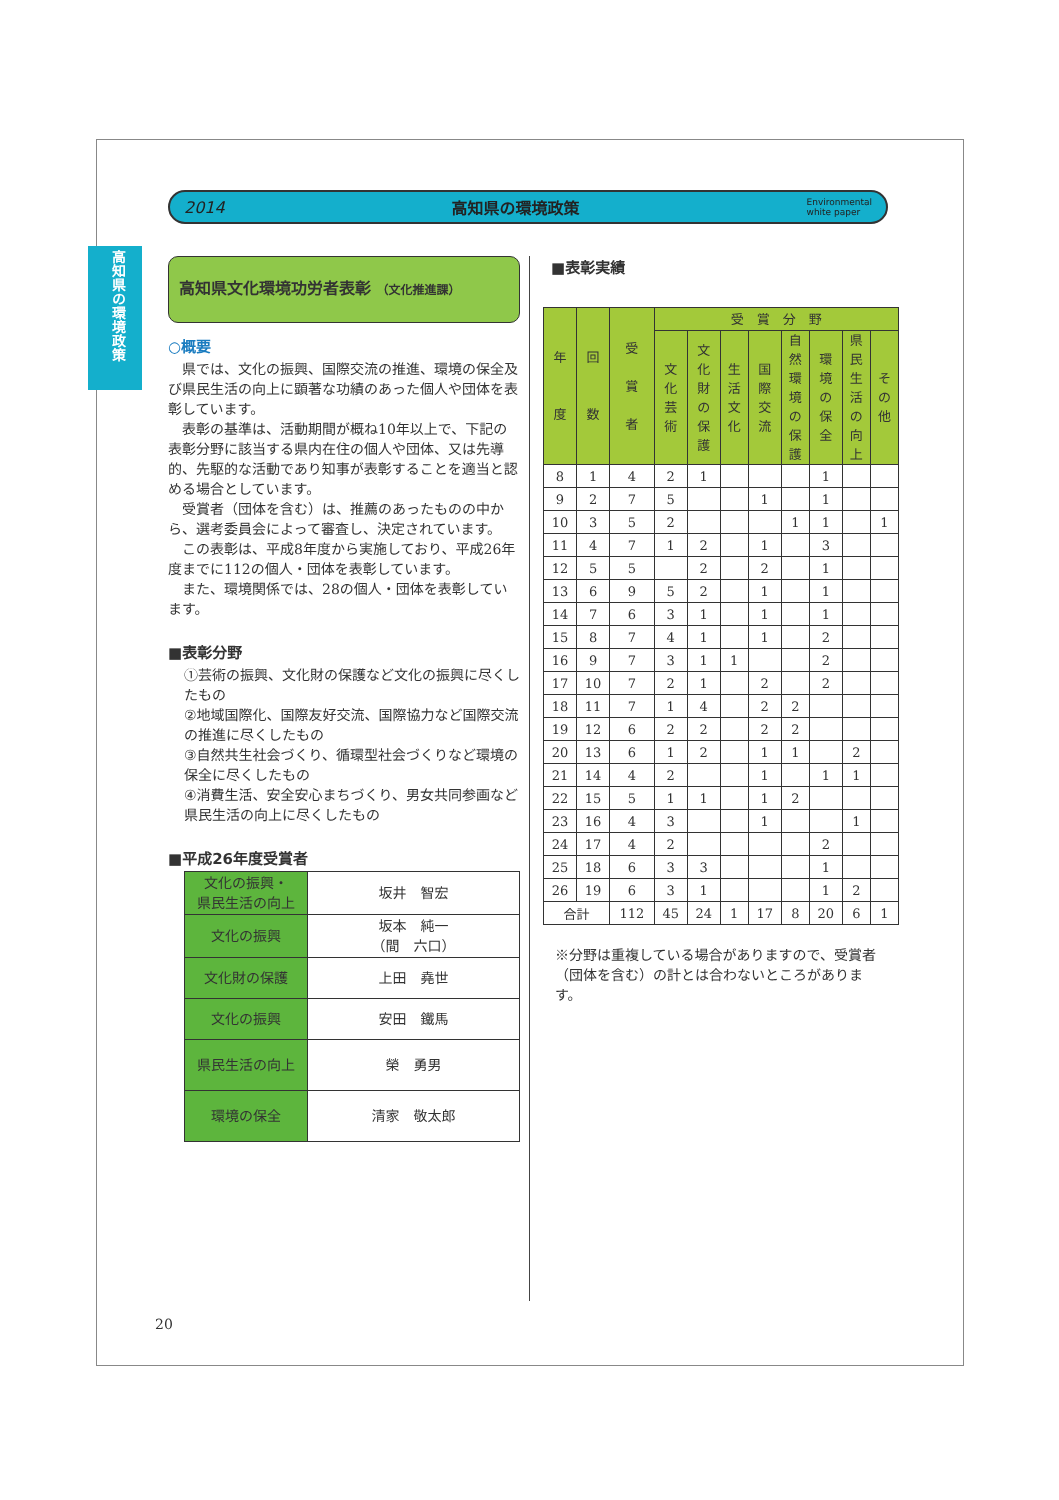2014 高知県の環境政策 Environmental
white paper
高知県の環境政策
高知県文化環境功労者表彰 （文化推進課）
○概要
県では、文化の振興、国際交流の推進、環境の保全及び県民生活の向上に顕著な功績のあった個人や団体を表彰しています。
表彰の基準は、活動期間が概ね10年以上で、下記の表彰分野に該当する県内在住の個人や団体、又は先導的、先駆的な活動であり知事が表彰することを適当と認める場合としています。
受賞者（団体を含む）は、推薦のあったものの中から、選考委員会によって審査し、決定されています。
この表彰は、平成8年度から実施しており、平成26年度までに112の個人・団体を表彰しています。
また、環境関係では、28の個人・団体を表彰しています。
■表彰分野
①芸術の振興、文化財の保護など文化の振興に尽くしたもの
②地域国際化、国際友好交流、国際協力など国際交流の推進に尽くしたもの
③自然共生社会づくり、循環型社会づくりなど環境の保全に尽くしたもの
④消費生活、安全安心まちづくり、男女共同参画など県民生活の向上に尽くしたもの
■平成26年度受賞者
| 文化の振興・ 県民生活の向上 | 坂井 智宏 |
| 文化の振興 | 坂本 純一 （間 六口） |
| 文化財の保護 | 上田 堯世 |
| 文化の振興 | 安田 鐵馬 |
| 県民生活の向上 | 榮 勇男 |
| 環境の保全 | 清家 敬太郎 |
■表彰実績
| 年 度 | 回 数 | 受 賞 者 | 受 賞 分 野 | | | | | | | |
| --- | --- | --- | --- | --- | --- | --- | --- | --- | --- | --- |
| | | | 文 化 芸 術 | 文 化 財 の 保 護 | 生 活 文 化 | 国 際 交 流 | 自 然 環 境 の 保 護 | 環 境 の 保 全 | 県 民 生 活 の 向 上 | そ の 他 |
| 8 | 1 | 4 | 2 | 1 | | | | 1 | | |
| 9 | 2 | 7 | 5 | | | 1 | | 1 | | |
| 10 | 3 | 5 | 2 | | | | 1 | 1 | | 1 |
| 11 | 4 | 7 | 1 | 2 | | 1 | | 3 | | |
| 12 | 5 | 5 | | 2 | | 2 | | 1 | | |
| 13 | 6 | 9 | 5 | 2 | | 1 | | 1 | | |
| 14 | 7 | 6 | 3 | 1 | | 1 | | 1 | | |
| 15 | 8 | 7 | 4 | 1 | | 1 | | 2 | | |
| 16 | 9 | 7 | 3 | 1 | 1 | | | 2 | | |
| 17 | 10 | 7 | 2 | 1 | | 2 | | 2 | | |
| 18 | 11 | 7 | 1 | 4 | | 2 | 2 | | | |
| 19 | 12 | 6 | 2 | 2 | | 2 | 2 | | | |
| 20 | 13 | 6 | 1 | 2 | | 1 | 1 | | 2 | |
| 21 | 14 | 4 | 2 | | | 1 | | 1 | 1 | |
| 22 | 15 | 5 | 1 | 1 | | 1 | 2 | | | |
| 23 | 16 | 4 | 3 | | | 1 | | | 1 | |
| 24 | 17 | 4 | 2 | | | | | 2 | | |
| 25 | 18 | 6 | 3 | 3 | | | | 1 | | |
| 26 | 19 | 6 | 3 | 1 | | | | 1 | 2 | |
| 合計 | | 112 | 45 | 24 | 1 | 17 | 8 | 20 | 6 | 1 |
※分野は重複している場合がありますので、受賞者（団体を含む）の計とは合わないところがあります。
20